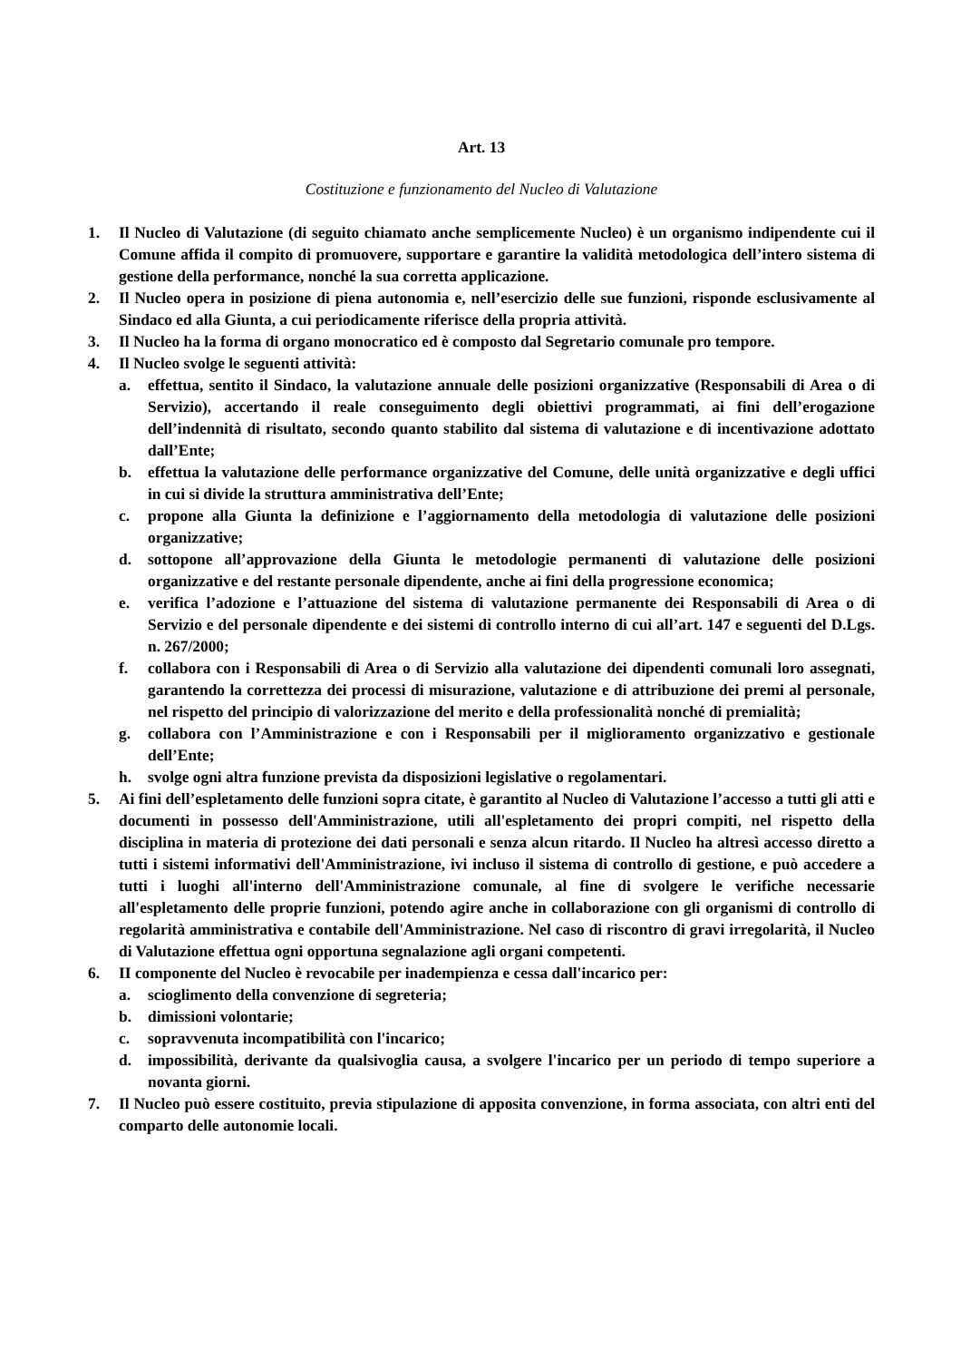Art. 13
Costituzione e funzionamento del Nucleo di Valutazione
1. Il Nucleo di Valutazione (di seguito chiamato anche semplicemente Nucleo) è un organismo indipendente cui il Comune affida il compito di promuovere, supportare e garantire la validità metodologica dell’intero sistema di gestione della performance, nonché la sua corretta applicazione.
2. Il Nucleo opera in posizione di piena autonomia e, nell’esercizio delle sue funzioni, risponde esclusivamente al Sindaco ed alla Giunta, a cui periodicamente riferisce della propria attività.
3. Il Nucleo ha la forma di organo monocratico ed è composto dal Segretario comunale pro tempore.
4. Il Nucleo svolge le seguenti attività:
a. effettua, sentito il Sindaco, la valutazione annuale delle posizioni organizzative (Responsabili di Area o di Servizio), accertando il reale conseguimento degli obiettivi programmati, ai fini dell’erogazione dell’indennità di risultato, secondo quanto stabilito dal sistema di valutazione e di incentivazione adottato dall’Ente;
b. effettua la valutazione delle performance organizzative del Comune, delle unità organizzative e degli uffici in cui si divide la struttura amministrativa dell’Ente;
c. propone alla Giunta la definizione e l’aggiornamento della metodologia di valutazione delle posizioni organizzative;
d. sottopone all’approvazione della Giunta le metodologie permanenti di valutazione delle posizioni organizzative e del restante personale dipendente, anche ai fini della progressione economica;
e. verifica l’adozione e l’attuazione del sistema di valutazione permanente dei Responsabili di Area o di Servizio e del personale dipendente e dei sistemi di controllo interno di cui all’art. 147 e seguenti del D.Lgs. n. 267/2000;
f. collabora con i Responsabili di Area o di Servizio alla valutazione dei dipendenti comunali loro assegnati, garantendo la correttezza dei processi di misurazione, valutazione e di attribuzione dei premi al personale, nel rispetto del principio di valorizzazione del merito e della professionalità nonché di premialità;
g. collabora con l’Amministrazione e con i Responsabili per il miglioramento organizzativo e gestionale dell’Ente;
h. svolge ogni altra funzione prevista da disposizioni legislative o regolamentari.
5. Ai fini dell’espletamento delle funzioni sopra citate, è garantito al Nucleo di Valutazione l’accesso a tutti gli atti e documenti in possesso dell'Amministrazione, utili all'espletamento dei propri compiti, nel rispetto della disciplina in materia di protezione dei dati personali e senza alcun ritardo. Il Nucleo ha altresì accesso diretto a tutti i sistemi informativi dell'Amministrazione, ivi incluso il sistema di controllo di gestione, e può accedere a tutti i luoghi all'interno dell'Amministrazione comunale, al fine di svolgere le verifiche necessarie all'espletamento delle proprie funzioni, potendo agire anche in collaborazione con gli organismi di controllo di regolarità amministrativa e contabile dell'Amministrazione. Nel caso di riscontro di gravi irregolarità, il Nucleo di Valutazione effettua ogni opportuna segnalazione agli organi competenti.
6. II componente del Nucleo è revocabile per inadempienza e cessa dall'incarico per:
a. scioglimento della convenzione di segreteria;
b. dimissioni volontarie;
c. sopravvenuta incompatibilità con l'incarico;
d. impossibilità, derivante da qualsivoglia causa, a svolgere l'incarico per un periodo di tempo superiore a novanta giorni.
7. Il Nucleo può essere costituito, previa stipulazione di apposita convenzione, in forma associata, con altri enti del comparto delle autonomie locali.